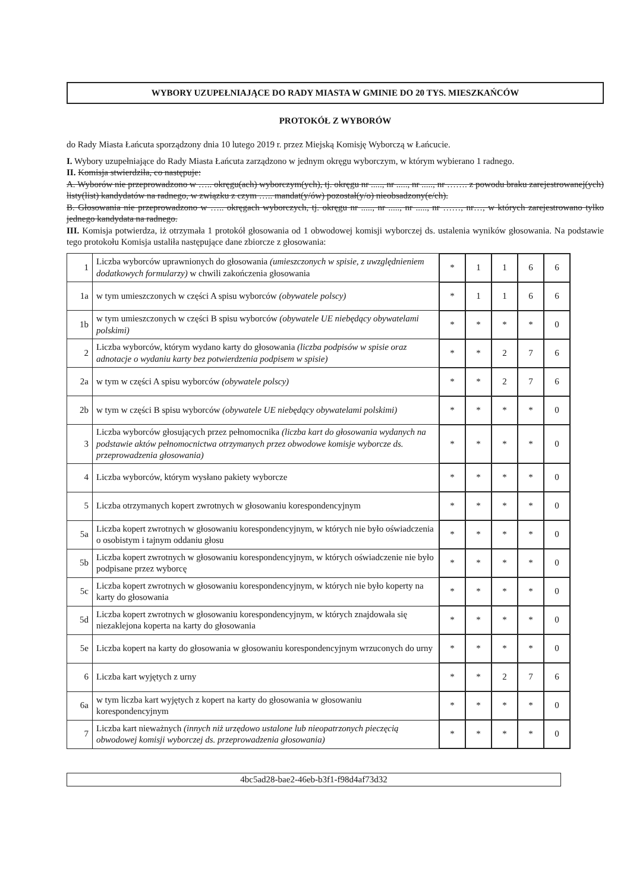WYBORY UZUPEŁNIAJĄCE DO RADY MIASTA W GMINIE DO 20 TYS. MIESZKAŃCÓW
PROTOKÓŁ Z WYBORÓW
do Rady Miasta Łańcuta sporządzony dnia 10 lutego 2019 r. przez Miejską Komisję Wyborczą w Łańcucie.
I. Wybory uzupełniające do Rady Miasta Łańcuta zarządzono w jednym okręgu wyborczym, w którym wybierano 1 radnego.
II. Komisja stwierdziła, co następuje:
A. Wyborów nie przeprowadzono w ….. okręgu(ach) wyborczym(ych), tj. okręgu nr ....., nr ....., nr ....., nr ……. z powodu braku zarejestrowanej(ych) listy(list) kandydatów na radnego, w związku z czym ….. mandat(y/ów) pozostał(y/o) nieobsadzony(e/ch).
B. Głosowania nie przeprowadzono w ….. okręgach wyborczych, tj. okręgu nr ....., nr ....., nr ....., nr ……, nr…, w których zarejestrowano tylko jednego kandydata na radnego.
III. Komisja potwierdza, iż otrzymała 1 protokół głosowania od 1 obwodowej komisji wyborczej ds. ustalenia wyników głosowania. Na podstawie tego protokołu Komisja ustaliła następujące dane zbiorcze z głosowania:
| 1 | Liczba wyborców uprawnionych do głosowania (umieszczonych w spisie, z uwzględnieniem dodatkowych formularzy) w chwili zakończenia głosowania | * | 1 | 1 | 6 | 6 |
| 1a | w tym umieszczonych w części A spisu wyborców (obywatele polscy) | * | 1 | 1 | 6 | 6 |
| 1b | w tym umieszczonych w części B spisu wyborców (obywatele UE niebędący obywatelami polskimi) | * | * | * | * | 0 |
| 2 | Liczba wyborców, którym wydano karty do głosowania (liczba podpisów w spisie oraz adnotacje o wydaniu karty bez potwierdzenia podpisem w spisie) | * | * | 2 | 7 | 6 |
| 2a | w tym w części A spisu wyborców (obywatele polscy) | * | * | 2 | 7 | 6 |
| 2b | w tym w części B spisu wyborców (obywatele UE niebędący obywatelami polskimi) | * | * | * | * | 0 |
| 3 | Liczba wyborców głosujących przez pełnomocnika (liczba kart do głosowania wydanych na podstawie aktów pełnomocnictwa otrzymanych przez obwodowe komisje wyborcze ds. przeprowadzenia głosowania) | * | * | * | * | 0 |
| 4 | Liczba wyborców, którym wysłano pakiety wyborcze | * | * | * | * | 0 |
| 5 | Liczba otrzymanych kopert zwrotnych w głosowaniu korespondencyjnym | * | * | * | * | 0 |
| 5a | Liczba kopert zwrotnych w głosowaniu korespondencyjnym, w których nie było oświadczenia o osobistym i tajnym oddaniu głosu | * | * | * | * | 0 |
| 5b | Liczba kopert zwrotnych w głosowaniu korespondencyjnym, w których oświadczenie nie było podpisane przez wyborcę | * | * | * | * | 0 |
| 5c | Liczba kopert zwrotnych w głosowaniu korespondencyjnym, w których nie było koperty na karty do głosowania | * | * | * | * | 0 |
| 5d | Liczba kopert zwrotnych w głosowaniu korespondencyjnym, w których znajdowała się niezaklejona koperta na karty do głosowania | * | * | * | * | 0 |
| 5e | Liczba kopert na karty do głosowania w głosowaniu korespondencyjnym wrzuconych do urny | * | * | * | * | 0 |
| 6 | Liczba kart wyjętych z urny | * | * | 2 | 7 | 6 |
| 6a | w tym liczba kart wyjętych z kopert na karty do głosowania w głosowaniu korespondencyjnym | * | * | * | * | 0 |
| 7 | Liczba kart nieważnych (innych niż urzędowo ustalone lub nieopatrzonych pieczęcią obwodowej komisji wyborczej ds. przeprowadzenia głosowania) | * | * | * | * | 0 |
4bc5ad28-bae2-46eb-b3f1-f98d4af73d32